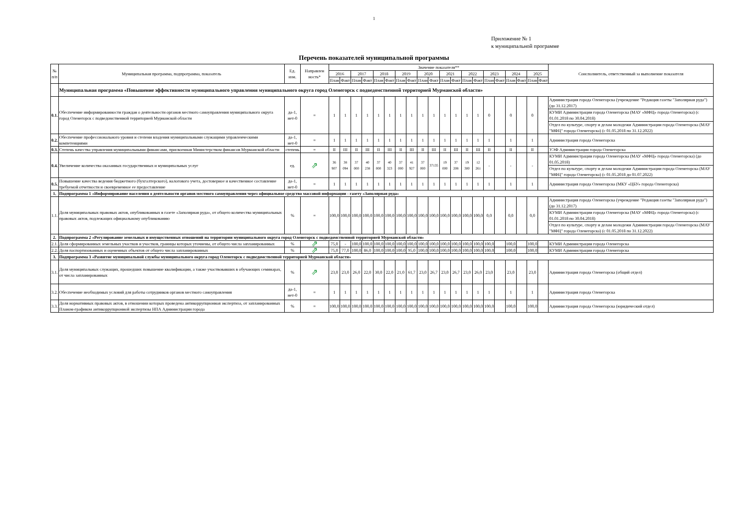1
Приложение № 1
к муниципальной программе
Перечень показателей муниципальной программы
| № п/п | Муниципальная программа, подпрограмма, показатель | Ед. изм. | Направлен ность* | Значение показателя** | | | | | | | | | | | | | | | | | | | | Соисполнитель, ответственный за выполнение показателя |
| --- | --- | --- | --- | --- | --- | --- | --- | --- | --- | --- | --- | --- | --- | --- | --- | --- | --- | --- | --- | --- | --- | --- | --- | --- |
| | | | | 2016 | | 2017 | | 2018 | | 2019 | | 2020 | | 2021 | | 2022 | | 2023 | | 2024 | | 2025 | | |
| | | | | План | Факт | План | Факт | План | Факт | План | Факт | План | Факт | План | Факт | План | Факт | План | Факт | План | Факт | План | Факт | |
| | Муниципальная программа «Повышение эффективности муниципального управления муниципального округа город Оленегорск с подведомственной территорией Мурманской области» | | | | | | | | | | | | | | | | | | | | | | | |
| 0.1. | Обеспечение информированности граждан о деятельности органов местного самоуправления муниципального округа город Оленегорск с подведомственной территорией Мурманской области | да-1, нет-0 | = | 1 | 1 | 1 | 1 | 1 | 1 | 1 | 1 | 1 | 1 | 1 | 1 | 1 | 1 | 0 | | 0 | | 0 | | Администрация города Оленегорска (учреждение "Редакция газеты "Заполярная руда") (до 31.12.2017) |
| | | | | | | | | | | | | | | | | | | | | | | | | КУМИ Администрации города Оленегорска (МАУ «МФЦ» города Оленегорска) (с 01.01.2018 по 30.04.2018) |
| | | | | | | | | | | | | | | | | | | | | | | | | Отдел по культуре, спорту и делам молодежи Администрации города Оленегорска (МАУ "МФЦ" города Оленегорска) (с 01.05.2018 по 31.12.2022) |
| 0.2. | Обеспечение профессионального уровня и степени владения муниципальными служащими управленческими компетенциями | да-1, нет-0 | = | 1 | 1 | 1 | 1 | 1 | 1 | 1 | 1 | 1 | 1 | 1 | 1 | 1 | 1 | 1 | | 1 | | 1 | | Администрация города Оленегорска |
| 0.3. | Степень качества управления муниципальными финансами, присвоенная Министерством финансов Мурманской области | степень | = | II | III | II | III | II | III | II | III | II | Ш | II | Ш | II | Ш | II | | II | | II | | УЭФ Администрации города Оленегорска |
| 0.4. | Увеличение количества оказанных государственных и муниципальных услуг | ед. | ⇗ | 36 907 | 38 094 | 37 000 | 40 238 | 37 000 | 40 323 | 37 000 | 41 927 | 37 000 | 37135 | 19 000 | 37 208 | 19 300 | 12 261 | - | | - | | - | | КУМИ Администрации города Оленегорска (МАУ «МФЦ» города Оленегорска) (до 01.05.2018) |
| | | | | | | | | | | | | | | | | | | | | | | | | Отдел по культуре, спорту и делам молодежи Администрации города Оленегорска (МАУ "МФЦ" города Оленегорска) (с 01.05.2018 до 01.07.2022) |
| 0.5. | Повышение качества ведения бюджетного (бухгалтерского), налогового учета, достоверное и качественное составление требуемой отчетности и своевременное ее предоставление | да-1, нет-0 | = | 1 | 1 | 1 | 1 | 1 | 1 | 1 | 1 | 1 | 1 | 1 | 1 | 1 | 1 | 1 | | 1 | | 1 | | Администрация города Оленегорска (МКУ «ЦБУ» города Оленегорска) |
| 1. | Подпрограмма 1 «Информирование населения о деятельности органов местного самоуправления через официальное средство массовой информации - газету «Заполярная руда» | | | | | | | | | | | | | | | | | | | | | | | |
| 1.1. | Доля муниципальных правовых актов, опубликованных в газете «Заполярная руда», от общего количества муниципальных правовых актов, подлежащих официальному опубликованию | % | = | 100,0 | 100,0 | 100,0 | 100,0 | 100,0 | 100,0 | 100,0 | 100,0 | 100,0 | 100,0 | 100,0 | 100,0 | 100,0 | 100,0 | 0,0 | | 0,0 | | 0,0 | | Администрация города Оленегорска (учреждение "Редакция газеты "Заполярная руда") (до 31.12.2017) |
| | | | | | | | | | | | | | | | | | | | | | | | | КУМИ Администрации города Оленегорска (МАУ «МФЦ» города Оленегорска) (с 01.01.2018 по 30.04.2018) |
| | | | | | | | | | | | | | | | | | | | | | | | | Отдел по культуре, спорту и делам молодежи Администрации города Оленегорска (МАУ "МФЦ" города Оленегорска) (с 01.05.2018 по 31.12.2022) |
| 2. | Подпрограмма 2 «Регулирование земельных и имущественных отношений на территории муниципального округа город Оленегорск с подведомственной территорией Мурманской области» | | | | | | | | | | | | | | | | | | | | | | | |
| 2.1. | Доля сформированных земельных участков и участков, границы которых уточнены, от общего числа запланированных | % | ⇗ | 75,0 | - | 100,0 | 100,0 | 100,0 | 100,0 | 100,0 | 100,0 | 100,0 | 100,0 | 100,0 | 100,0 | 100,0 | 100,0 | 100,0 | | 100,0 | | 100,0 | | КУМИ Администрации города Оленегорска |
| 2.2. | Доля паспортизованных и оцененных объектов от общего числа запланированных | % | ⇗ | 75,0 | 77,0 | 100,0 | 86,0 | 100,0 | 100,0 | 100,0 | 95,0 | 100,0 | 100,0 | 100,0 | 100,0 | 100,0 | 100,0 | 100,0 | | 100,0 | | 100,0 | | КУМИ Администрации города Оленегорска |
| 3. | Подпрограмма 3 «Развитие муниципальной службы муниципального округа город Оленегорск с подведомственной территорией Мурманской области» | | | | | | | | | | | | | | | | | | | | | | | |
| 3.1. | Доля муниципальных служащих, прошедших повышение квалификации, а также участвовавших в обучающих семинарах, от числа запланированных | % | ⇗ | 23,0 | 23,0 | 26,0 | 22,0 | 30,0 | 22,0 | 21,0 | 61,7 | 23,0 | 26,7 | 23,0 | 26,7 | 23,0 | 26,0 | 23,0 | | 23,0 | | 23,0 | | Администрация города Оленегорска (общий отдел) |
| 3.2. | Обеспечение необходимых условий для работы сотрудников органов местного самоуправления | да-1, нет-0 | = | 1 | 1 | 1 | 1 | 1 | 1 | 1 | 1 | 1 | 1 | 1 | 1 | 1 | 1 | 1 | | 1 | | 1 | | Администрация города Оленегорска |
| 3.3. | Доля нормативных правовых актов, в отношении которых проведена антикоррупционная экспертиза, от запланированных Планом-графиком антикоррупционной экспертизы НПА Администрации города | % | = | 100,0 | 100,0 | 100,0 | 100,0 | 100,0 | 100,0 | 100,0 | 100,0 | 100,0 | 100,0 | 100,0 | 100,0 | 100,0 | 100,0 | 100,0 | | 100,0 | | 100,0 | | Администрация города Оленегорска (юридический отдел) |